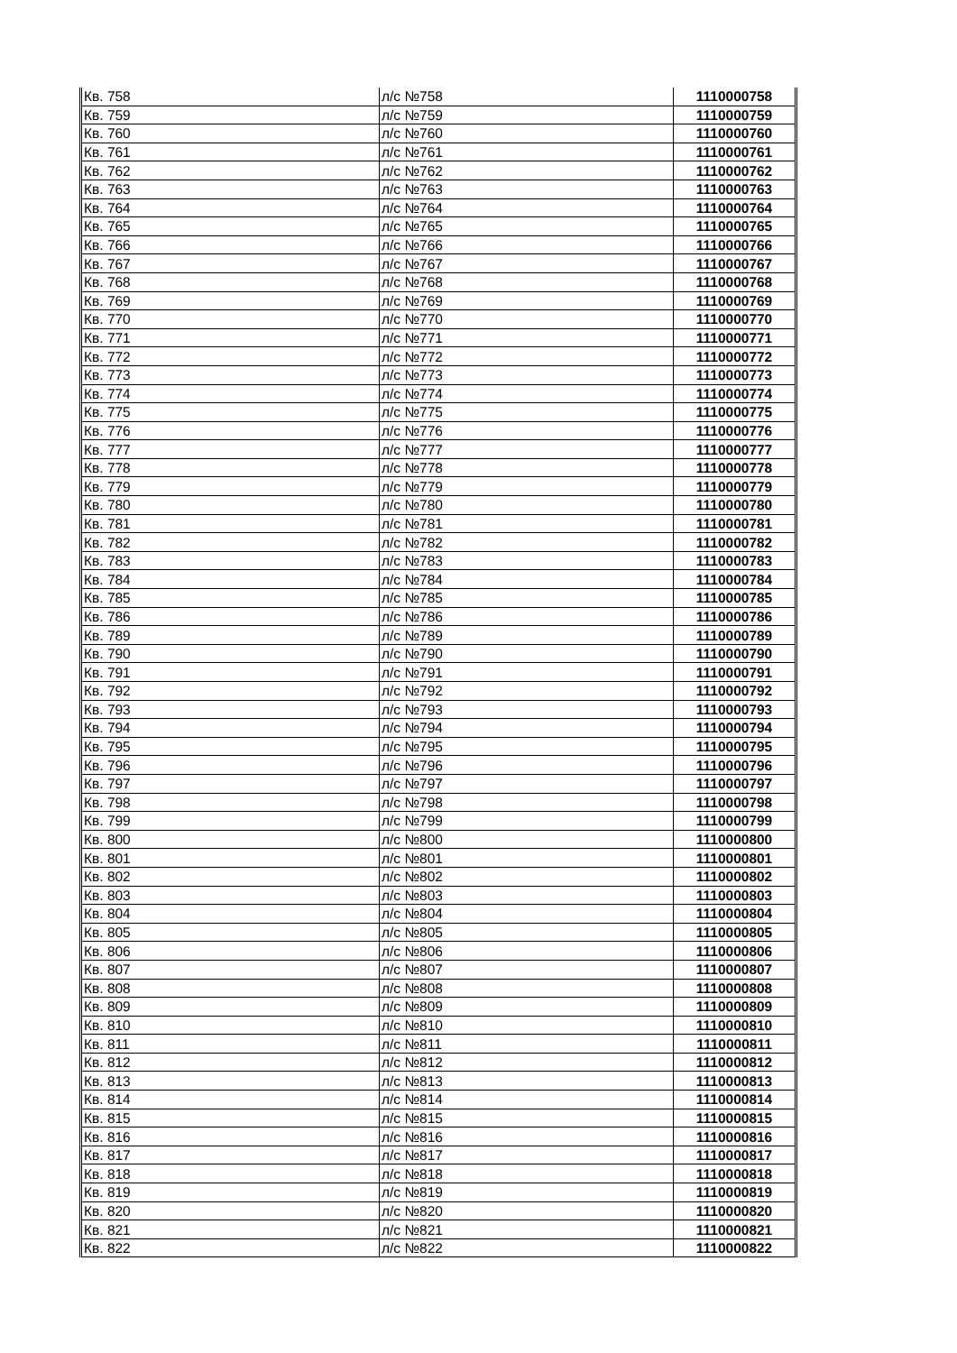| Кв. 758 | л/с №758 | 1110000758 |
| Кв. 759 | л/с №759 | 1110000759 |
| Кв. 760 | л/с №760 | 1110000760 |
| Кв. 761 | л/с №761 | 1110000761 |
| Кв. 762 | л/с №762 | 1110000762 |
| Кв. 763 | л/с №763 | 1110000763 |
| Кв. 764 | л/с №764 | 1110000764 |
| Кв. 765 | л/с №765 | 1110000765 |
| Кв. 766 | л/с №766 | 1110000766 |
| Кв. 767 | л/с №767 | 1110000767 |
| Кв. 768 | л/с №768 | 1110000768 |
| Кв. 769 | л/с №769 | 1110000769 |
| Кв. 770 | л/с №770 | 1110000770 |
| Кв. 771 | л/с №771 | 1110000771 |
| Кв. 772 | л/с №772 | 1110000772 |
| Кв. 773 | л/с №773 | 1110000773 |
| Кв. 774 | л/с №774 | 1110000774 |
| Кв. 775 | л/с №775 | 1110000775 |
| Кв. 776 | л/с №776 | 1110000776 |
| Кв. 777 | л/с №777 | 1110000777 |
| Кв. 778 | л/с №778 | 1110000778 |
| Кв. 779 | л/с №779 | 1110000779 |
| Кв. 780 | л/с №780 | 1110000780 |
| Кв. 781 | л/с №781 | 1110000781 |
| Кв. 782 | л/с №782 | 1110000782 |
| Кв. 783 | л/с №783 | 1110000783 |
| Кв. 784 | л/с №784 | 1110000784 |
| Кв. 785 | л/с №785 | 1110000785 |
| Кв. 786 | л/с №786 | 1110000786 |
| Кв. 789 | л/с №789 | 1110000789 |
| Кв. 790 | л/с №790 | 1110000790 |
| Кв. 791 | л/с №791 | 1110000791 |
| Кв. 792 | л/с №792 | 1110000792 |
| Кв. 793 | л/с №793 | 1110000793 |
| Кв. 794 | л/с №794 | 1110000794 |
| Кв. 795 | л/с №795 | 1110000795 |
| Кв. 796 | л/с №796 | 1110000796 |
| Кв. 797 | л/с №797 | 1110000797 |
| Кв. 798 | л/с №798 | 1110000798 |
| Кв. 799 | л/с №799 | 1110000799 |
| Кв. 800 | л/с №800 | 1110000800 |
| Кв. 801 | л/с №801 | 1110000801 |
| Кв. 802 | л/с №802 | 1110000802 |
| Кв. 803 | л/с №803 | 1110000803 |
| Кв. 804 | л/с №804 | 1110000804 |
| Кв. 805 | л/с №805 | 1110000805 |
| Кв. 806 | л/с №806 | 1110000806 |
| Кв. 807 | л/с №807 | 1110000807 |
| Кв. 808 | л/с №808 | 1110000808 |
| Кв. 809 | л/с №809 | 1110000809 |
| Кв. 810 | л/с №810 | 1110000810 |
| Кв. 811 | л/с №811 | 1110000811 |
| Кв. 812 | л/с №812 | 1110000812 |
| Кв. 813 | л/с №813 | 1110000813 |
| Кв. 814 | л/с №814 | 1110000814 |
| Кв. 815 | л/с №815 | 1110000815 |
| Кв. 816 | л/с №816 | 1110000816 |
| Кв. 817 | л/с №817 | 1110000817 |
| Кв. 818 | л/с №818 | 1110000818 |
| Кв. 819 | л/с №819 | 1110000819 |
| Кв. 820 | л/с №820 | 1110000820 |
| Кв. 821 | л/с №821 | 1110000821 |
| Кв. 822 | л/с №822 | 1110000822 |